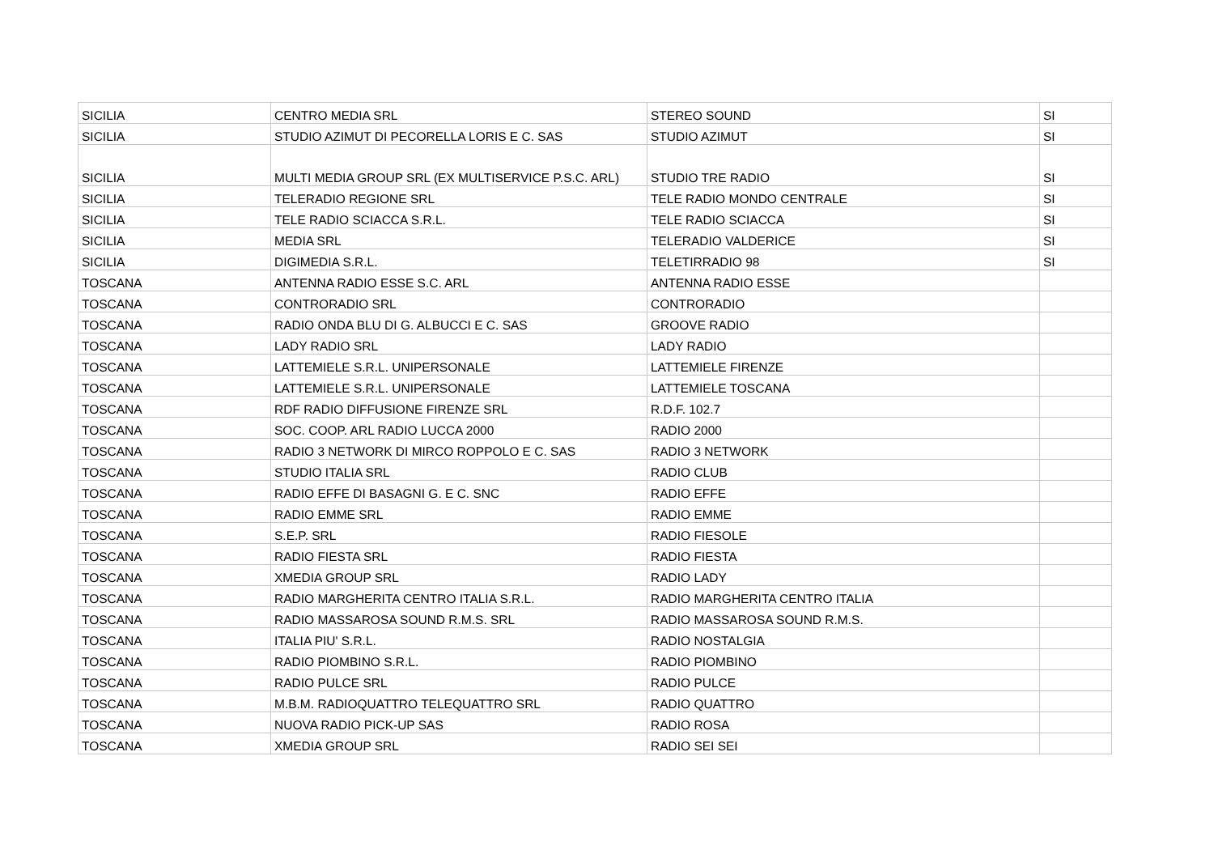| SICILIA | CENTRO MEDIA SRL | STEREO SOUND | SI |
| SICILIA | STUDIO AZIMUT DI PECORELLA LORIS E C. SAS | STUDIO AZIMUT | SI |
| SICILIA | MULTI MEDIA GROUP SRL (EX MULTISERVICE P.S.C. ARL) | STUDIO TRE RADIO | SI |
| SICILIA | TELERADIO REGIONE SRL | TELE RADIO MONDO CENTRALE | SI |
| SICILIA | TELE RADIO SCIACCA S.R.L. | TELE RADIO SCIACCA | SI |
| SICILIA | MEDIA SRL | TELERADIO VALDERICE | SI |
| SICILIA | DIGIMEDIA S.R.L. | TELETIRRADIO 98 | SI |
| TOSCANA | ANTENNA RADIO ESSE S.C. ARL | ANTENNA RADIO ESSE | |
| TOSCANA | CONTRORADIO SRL | CONTRORADIO | |
| TOSCANA | RADIO ONDA BLU DI G. ALBUCCI E C. SAS | GROOVE RADIO | |
| TOSCANA | LADY RADIO SRL | LADY RADIO | |
| TOSCANA | LATTEMIELE S.R.L. UNIPERSONALE | LATTEMIELE FIRENZE | |
| TOSCANA | LATTEMIELE S.R.L. UNIPERSONALE | LATTEMIELE TOSCANA | |
| TOSCANA | RDF RADIO DIFFUSIONE FIRENZE SRL | R.D.F. 102.7 | |
| TOSCANA | SOC. COOP. ARL RADIO LUCCA 2000 | RADIO 2000 | |
| TOSCANA | RADIO 3 NETWORK DI MIRCO ROPPOLO E C. SAS | RADIO 3 NETWORK | |
| TOSCANA | STUDIO ITALIA SRL | RADIO CLUB | |
| TOSCANA | RADIO EFFE DI BASAGNI G. E C. SNC | RADIO EFFE | |
| TOSCANA | RADIO EMME SRL | RADIO EMME | |
| TOSCANA | S.E.P. SRL | RADIO FIESOLE | |
| TOSCANA | RADIO FIESTA SRL | RADIO FIESTA | |
| TOSCANA | XMEDIA GROUP SRL | RADIO LADY | |
| TOSCANA | RADIO MARGHERITA CENTRO ITALIA S.R.L. | RADIO MARGHERITA CENTRO ITALIA | |
| TOSCANA | RADIO MASSAROSA SOUND R.M.S. SRL | RADIO MASSAROSA SOUND R.M.S. | |
| TOSCANA | ITALIA PIU' S.R.L. | RADIO NOSTALGIA | |
| TOSCANA | RADIO PIOMBINO S.R.L. | RADIO PIOMBINO | |
| TOSCANA | RADIO PULCE SRL | RADIO PULCE | |
| TOSCANA | M.B.M. RADIOQUATTRO TELEQUATTRO SRL | RADIO QUATTRO | |
| TOSCANA | NUOVA RADIO PICK-UP SAS | RADIO ROSA | |
| TOSCANA | XMEDIA GROUP SRL | RADIO SEI SEI | |